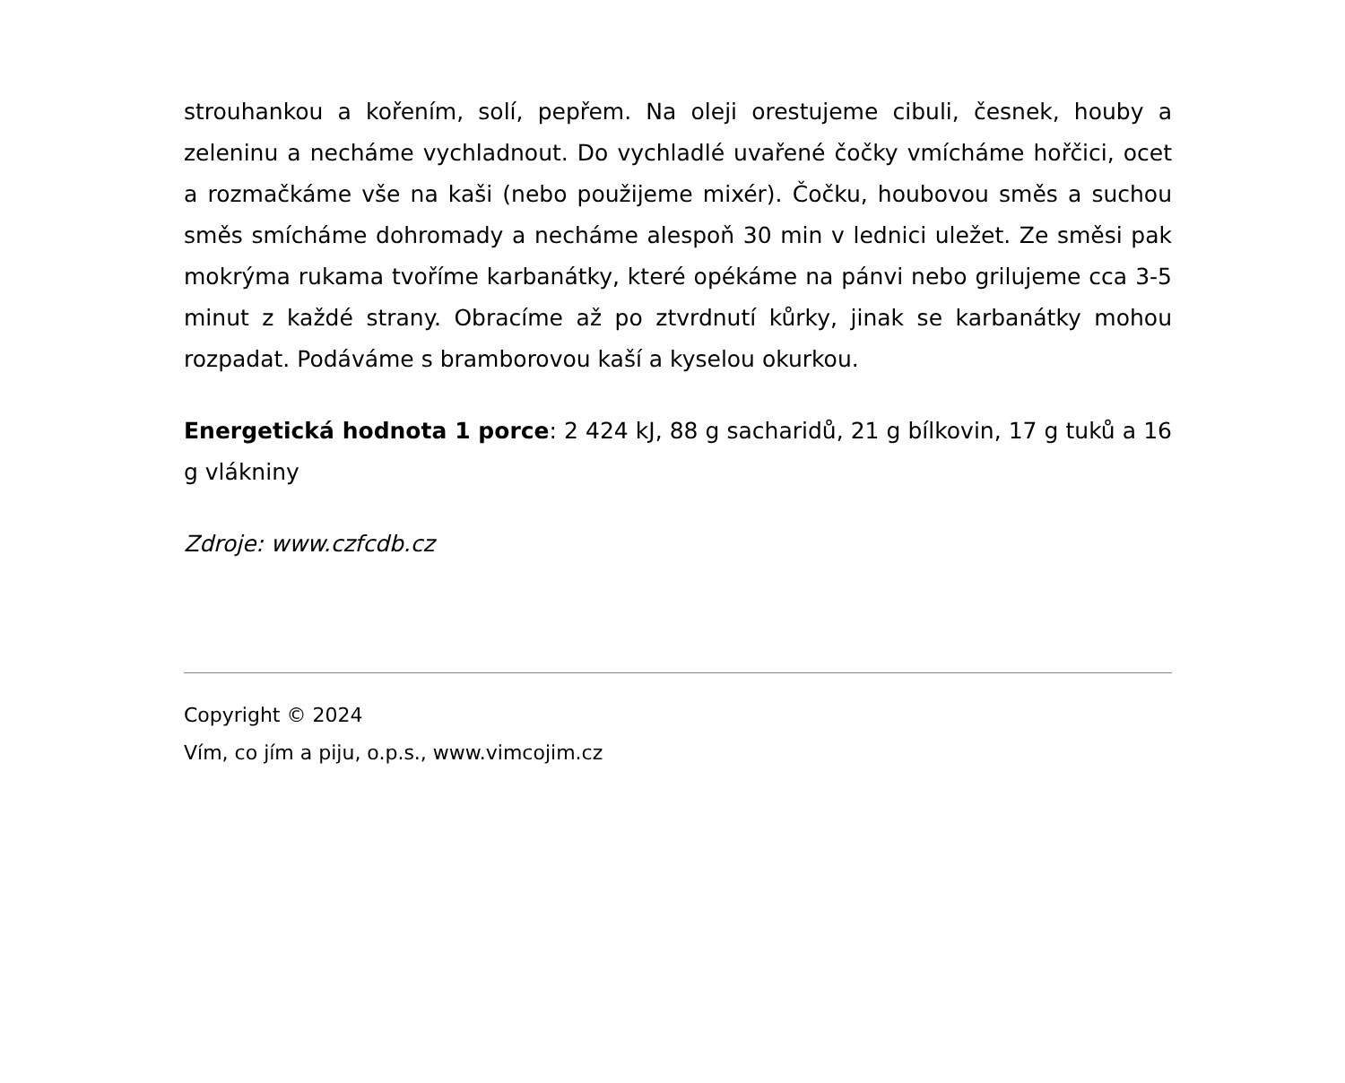strouhankou a kořením, solí, pepřem. Na oleji orestujeme cibuli, česnek, houby a zeleninu a necháme vychladnout. Do vychladlé uvařené čočky vmícháme hořčici, ocet a rozmačkáme vše na kaši (nebo použijeme mixér). Čočku, houbovou směs a suchou směs smícháme dohromady a necháme alespoň 30 min v lednici uležet. Ze směsi pak mokrýma rukama tvoříme karbanátky, které opékáme na pánvi nebo grilujeme cca 3-5 minut z každé strany. Obracíme až po ztvrdnutí kůrky, jinak se karbanátky mohou rozpadat. Podáváme s bramborovou kaší a kyselou okurkou.
Energetická hodnota 1 porce: 2 424 kJ, 88 g sacharidů, 21 g bílkovin, 17 g tuků a 16 g vlákniny
Zdroje: www.czfcdb.cz
Copyright © 2024
Vím, co jím a piju, o.p.s., www.vimcojim.cz